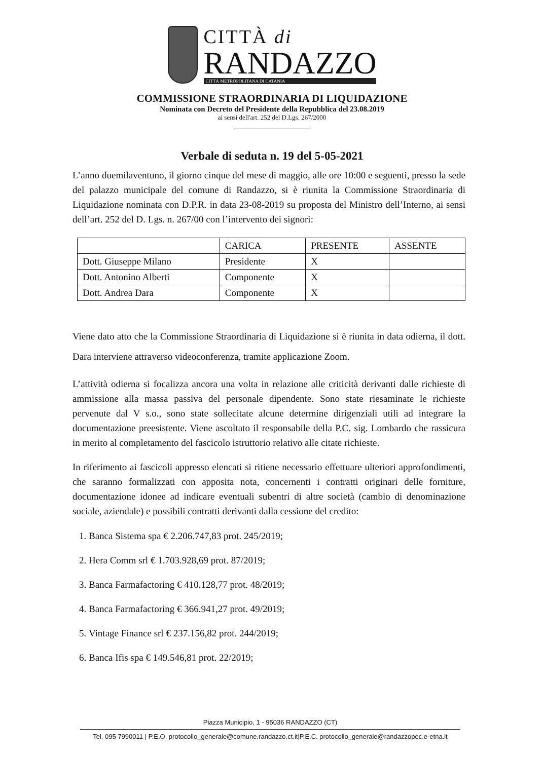CITTÀ di
RANDAZZO
CITTÀ METROPOLITANA DI CATANIA
COMMISSIONE STRAORDINARIA DI LIQUIDAZIONE
Nominata con Decreto del Presidente della Repubblica del 23.08.2019
ai sensi dell'art. 252 del D.Lgs. 267/2000
Verbale di seduta n. 19 del 5-05-2021
L’anno duemilaventuno, il giorno cinque del mese di maggio, alle ore 10:00 e seguenti, presso la sede del palazzo municipale del comune di Randazzo, si è riunita la Commissione Straordinaria di Liquidazione nominata con D.P.R. in data 23-08-2019 su proposta del Ministro dell’Interno, ai sensi dell’art. 252 del D. Lgs. n. 267/00 con l’intervento dei signori:
| | CARICA | PRESENTE | ASSENTE |
| --- | --- | --- | --- |
| Dott. Giuseppe Milano | Presidente | X | |
| Dott. Antonino Alberti | Componente | X | |
| Dott. Andrea Dara | Componente | X | |
Viene dato atto che la Commissione Straordinaria di Liquidazione si è riunita in data odierna, il dott. Dara interviene attraverso videoconferenza, tramite applicazione Zoom.
L’attività odierna si focalizza ancora una volta in relazione alle criticità derivanti dalle richieste di ammissione alla massa passiva del personale dipendente. Sono state riesaminate le richieste pervenute dal V s.o., sono state sollecitate alcune determine dirigenziali utili ad integrare la documentazione preesistente. Viene ascoltato il responsabile della P.C. sig. Lombardo che rassicura in merito al completamento del fascicolo istruttorio relativo alle citate richieste.
In riferimento ai fascicoli appresso elencati si ritiene necessario effettuare ulteriori approfondimenti, che saranno formalizzati con apposita nota, concernenti i contratti originari delle forniture, documentazione idonee ad indicare eventuali subentri di altre società (cambio di denominazione sociale, aziendale) e possibili contratti derivanti dalla cessione del credito:
1. Banca Sistema spa € 2.206.747,83 prot. 245/2019;
2. Hera Comm srl € 1.703.928,69 prot. 87/2019;
3. Banca Farmafactoring € 410.128,77 prot. 48/2019;
4. Banca Farmafactoring € 366.941,27 prot. 49/2019;
5. Vintage Finance srl € 237.156,82 prot. 244/2019;
6. Banca Ifis spa € 149.546,81 prot. 22/2019;
Piazza Municipio, 1 - 95036 RANDAZZO (CT)
Tel. 095 7990011 | P.E.O. protocollo_generale@comune.randazzo.ct.it|P.E.C. protocollo_generale@randazzopec.e-etna.it